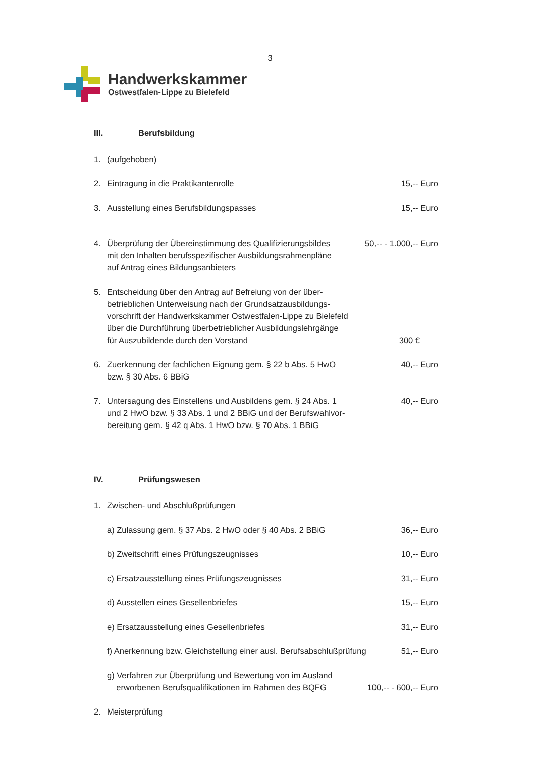3
Handwerkskammer
Ostwestfalen-Lippe zu Bielefeld
III. Berufsbildung
1. (aufgehoben)
2. Eintragung in die Praktikantenrolle 15,-- Euro
3. Ausstellung eines Berufsbildungspasses 15,-- Euro
4. Überprüfung der Übereinstimmung des Qualifizierungsbildes
mit den Inhalten berufsspezifischer Ausbildungsrahmenpläne
auf Antrag eines Bildungsanbieters 50,-- - 1.000,-- Euro
5. Entscheidung über den Antrag auf Befreiung von der über-
betrieblichen Unterweisung nach der Grundsatzausbildungs-
vorschrift der Handwerkskammer Ostwestfalen-Lippe zu Bielefeld
über die Durchführung überbetrieblicher Ausbildungslehrgänge
für Auszubildende durch den Vorstand 300 €
6. Zuerkennung der fachlichen Eignung gem. § 22 b Abs. 5 HwO
bzw. § 30 Abs. 6 BBiG 40,-- Euro
7. Untersagung des Einstellens und Ausbildens gem. § 24 Abs. 1
und 2 HwO bzw. § 33 Abs. 1 und 2 BBiG und der Berufswahlvor-
bereitung gem. § 42 q Abs. 1 HwO bzw. § 70 Abs. 1 BBiG 40,-- Euro
IV. Prüfungswesen
1. Zwischen- und Abschlußprüfungen
a) Zulassung gem. § 37 Abs. 2 HwO oder § 40 Abs. 2 BBiG 36,-- Euro
b) Zweitschrift eines Prüfungszeugnisses 10,-- Euro
c) Ersatzausstellung eines Prüfungszeugnisses 31,-- Euro
d) Ausstellen eines Gesellenbriefes 15,-- Euro
e) Ersatzausstellung eines Gesellenbriefes 31,-- Euro
f) Anerkennung bzw. Gleichstellung einer ausl. Berufsabschlußprüfung 51,-- Euro
g) Verfahren zur Überprüfung und Bewertung von im Ausland
erworbenen Berufsqualifikationen im Rahmen des BQFG 100,-- - 600,-- Euro
2. Meisterprüfung